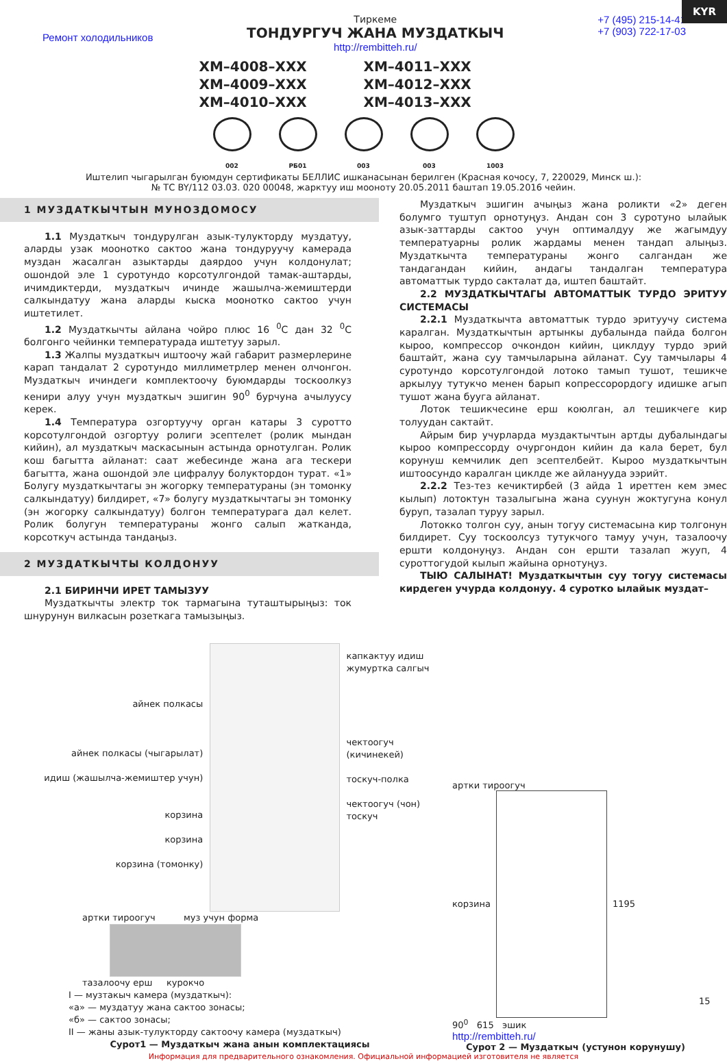KYR
Ремонт холодильников
Тиркеме
ТОНДУРГУЧ ЖАНА МУЗДАТКЫЧ
http://rembitteh.ru/
+7 (495) 215-14-41
+7 (903) 722-17-03
ХМ–4008–ХХХ
ХМ–4011–ХХХ
ХМ–4009–ХХХ
ХМ–4012–ХХХ
ХМ–4010–ХХХ
ХМ–4013–ХХХ
002 РБ01 003 003 1003
Иштелип чыгарылган буюмдун сертификаты БЕЛЛИС ишканасынан берилген (Красная кочосу, 7, 220029, Минск ш.):
№ ТС BY/112 03.03. 020 00048, жарктуу иш мооноту 20.05.2011 баштап 19.05.2016 чейин.
1 МУЗДАТКЫЧТЫН МУНОЗДОМОСУ
1.1 Муздаткыч тондурулган азык-тулукторду муздатуу, аларды узак моонотко сактоо жана тондуруучу камерада муздан жасалган азыктарды даярдоо учун колдонулат; ошондой эле 1 суротундо корсотулгондой тамак-аштарды, ичимдиктерди, муздаткыч ичинде жашылча-жемиштерди салкындатуу жана аларды кыска моонотко сактоо учун иштетилет.
1.2 Муздаткычты айлана чойро плюс 16 <sup>0</sup>С дан 32 <sup>0</sup>С болгонго чейинки температурада иштетуу зарыл.
1.3 Жалпы муздаткыч иштоочу жай габарит размерлерине карап тандалат 2 суротундо миллиметрлер менен олчонгон. Муздаткыч ичиндеги комплектоочу буюмдарды тоскоолкуз кенири алуу учун муздаткыч эшигин 90<sup>0</sup> бурчуна ачылуусу керек.
1.4 Температура озгортуучу орган катары 3 суротто корсотулгондой озгортуу ролиги эсептелет (ролик мындан кийин), ал муздаткыч маскасынын астында орнотулган. Ролик кош багытта айланат: саат жебесинде жана ага тескери багытта, жана ошондой эле цифралуу болуктордон турат. «1» Болугу муздаткычтагы эн жогорку температураны (эн томонку салкындатуу) билдирет, «7» болугу муздаткычтагы эн томонку (эн жогорку салкындатуу) болгон температурага дал келет. Ролик болугун температураны жонго салып жатканда, корсоткуч астында тандаңыз.
2 МУЗДАТКЫЧТЫ КОЛДОНУУ
2.1 БИРИНЧИ ИРЕТ ТАМЫЗУУ
Муздаткычты электр ток тармагына туташтырыңыз: ток шнурунун вилкасын розеткага тамызыңыз.
Муздаткыч эшигин ачыңыз жана роликти «2» деген болумго туштуп орнотуңуз. Андан сон 3 суротуно ылайык азык-заттарды сактоо учун оптималдуу же жагымдуу температуарны ролик жардамы менен тандап алыңыз. Муздаткычта температураны жонго салгандан же тандагандан кийин, андагы тандалган температура автоматтык турдо сакталат да, иштеп баштайт.
2.2 МУЗДАТКЫЧТАГЫ АВТОМАТТЫК ТУРДО ЭРИТУУ СИСТЕМАСЫ
2.2.1 Муздаткычта автоматтык турдо эритуучу система каралган. Муздаткычтын артынкы дубалында пайда болгон кыроо, компрессор очкондон кийин, циклдуу турдо эрий баштайт, жана суу тамчыларына айланат. Суу тамчылары 4 суротундо корсотулгондой лотоко тамып тушот, тешикче аркылуу тутукчо менен барып копрессорордогу идишке агып тушот жана бууга айланат.
Лоток тешикчесине ерш коюлган, ал тешикчеге кир толуудан сактайт.
Айрым бир учурларда муздактычтын артды дубалындагы кыроо компрессорду очургондон кийин да кала берет, бул корунуш кемчилик деп эсептелбейт. Кыроо муздаткычтын иштоосундо каралган циклде же айланууда ээрийт.
2.2.2 Тез-тез кечиктирбей (3 айда 1 иреттен кем эмес кылып) лотоктун тазалыгына жана суунун жоктугуна конул буруп, тазалап туруу зарыл.
Лотокко толгон суу, анын тогуу системасына кир толгонун билдирет. Суу тоскоолсуз тутукчого тамуу учун, тазалоочу ершти колдонуңуз. Андан сон ершти тазалап жууп, 4 суроттогудой кылып жайына орнотуңуз.
ТЫЮ САЛЫНАТ! Муздаткычтын суу тогуу системасы кирдеген учурда колдонуу. 4 суротко ылайык муздат–
айнек полкасы
айнек полкасы (чыгарылат)
идиш (жашылча-жемиштер учун)
корзина
корзина
корзина (томонку)
капкактуу идиш
жумуртка салгыч
чектоогуч (кичинекей)
тоскуч-полка
чектоогуч (чон)
тоскуч
артки тироогуч муз учун форма
тазалоочу ерш курокчо
I — музтакыч камера (муздаткыч):
«а» — муздатуу жана сактоо зонасы;
«б» — сактоо зонасы;
II — жаны азык-тулукторду сактоочу камера (муздаткыч)
Сурот1 — Муздаткыч жана анын комплектациясы
артки тироогуч
корзина
1195
90<sup>0</sup> 615 эшик
http://rembitteh.ru/
Сурот 2 — Муздаткыч (устунон корунушу)
15
Информация для предварительного ознакомления. Официальной информацией изготовителя не является